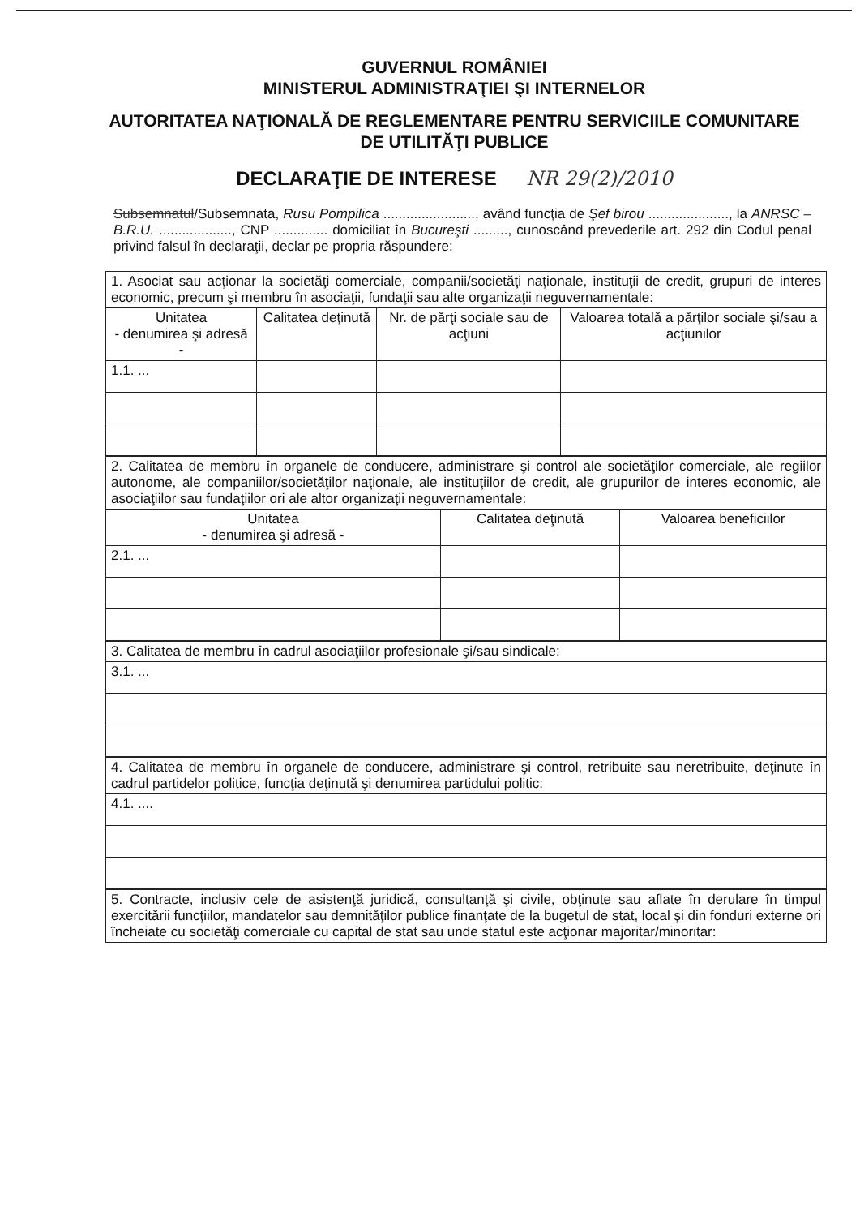GUVERNUL ROMÂNIEI
MINISTERUL ADMINISTRAŢIEI ŞI INTERNELOR
AUTORITATEA NAŢIONALĂ DE REGLEMENTARE PENTRU SERVICIILE COMUNITARE DE UTILITĂŢI PUBLICE
DECLARAŢIE DE INTERESE NR 29(2)/2010
Subsemnatul/Subsemnata, Rusu Pompilica ........................, având funcţia de Şef birou ....................., la ANRSC – B.R.U. ..................., CNP .............. domiciliat în Bucureşti ........., cunoscând prevederile art. 292 din Codul penal privind falsul în declaraţii, declar pe propria răspundere:
| 1. Asociat sau acţionar la societăţi comerciale, companii/societăţi naţionale, instituţii de credit, grupuri de interes economic, precum şi membru în asociaţii, fundaţii sau alte organizaţii neguvernamentale: | | | |
| Unitatea - denumirea şi adresă - | Calitatea deţinută | Nr. de părţi sociale sau de acţiuni | Valoarea totală a părţilor sociale şi/sau a acţiunilor |
| 1.1. ... | | | |
| 2. Calitatea de membru în organele de conducere, administrare şi control ale societăţilor comerciale, ale regiilor autonome, ale companiilor/societăţilor naţionale, ale instituţiilor de credit, ale grupurilor de interes economic, ale asociaţiilor sau fundaţiilor ori ale altor organizaţii neguvernamentale: | | |
| Unitatea - denumirea şi adresă - | Calitatea deţinută | Valoarea beneficiilor |
| 2.1. ... | | |
| 3. Calitatea de membru în cadrul asociaţiilor profesionale şi/sau sindicale: |
| 3.1. ... |
| 4. Calitatea de membru în organele de conducere, administrare şi control, retribuite sau neretribuite, deţinute în cadrul partidelor politice, funcţia deţinută şi denumirea partidului politic: |
| 4.1. .... |
| 5. Contracte, inclusiv cele de asistenţă juridică, consultanţă şi civile, obţinute sau aflate în derulare în timpul exercitării funcţiilor, mandatelor sau demnităţilor publice finanţate de la bugetul de stat, local şi din fonduri externe ori încheiate cu societăţi comerciale cu capital de stat sau unde statul este acţionar majoritar/minoritar: |